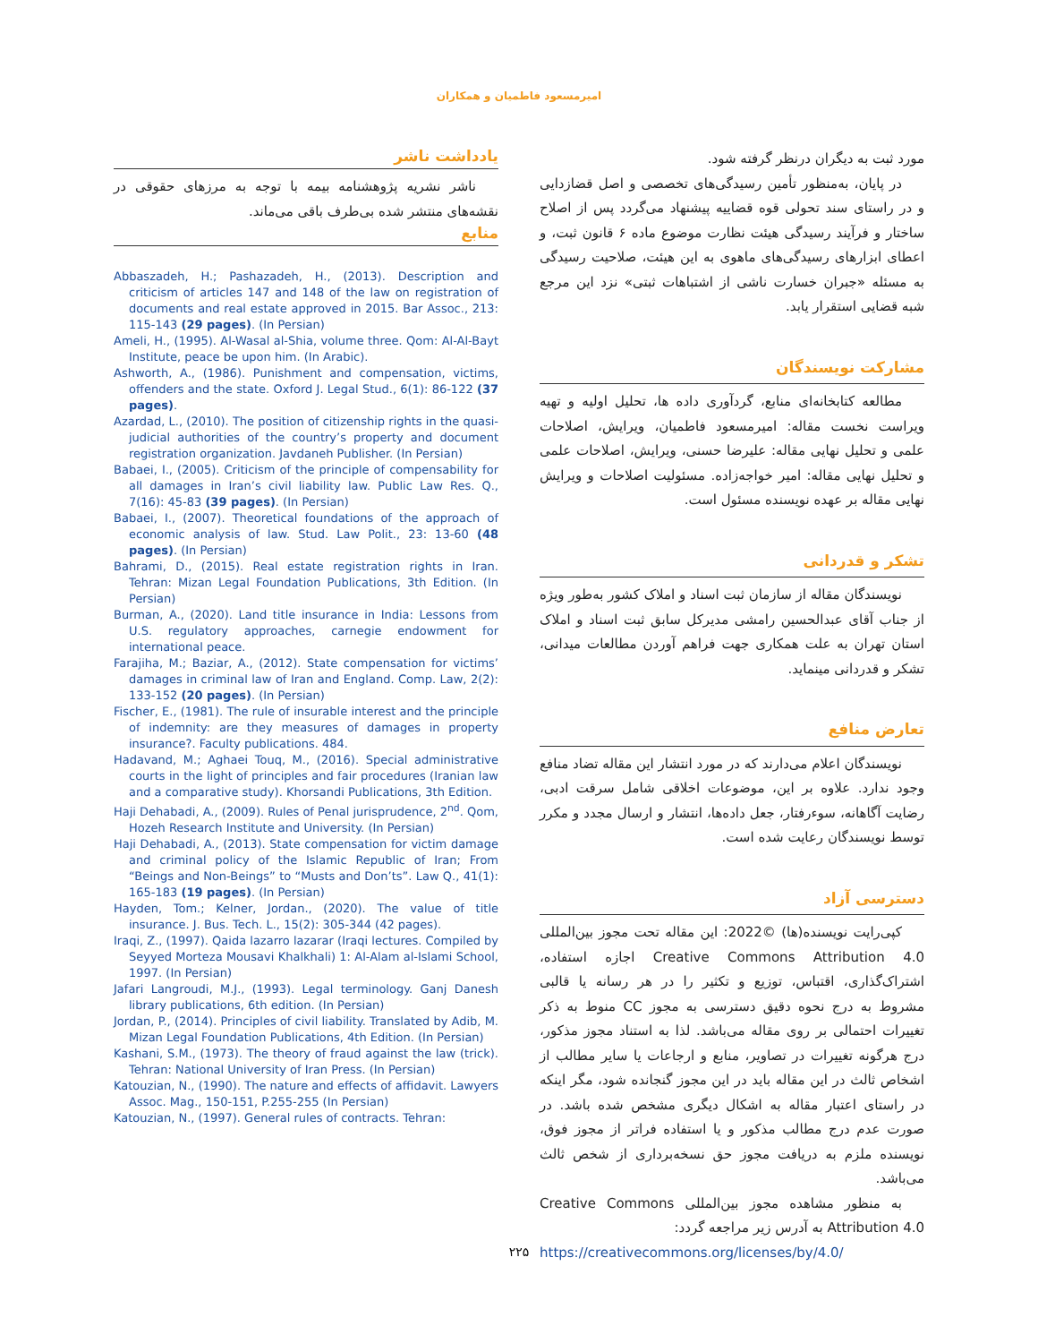امیرمسعود فاطمیان و همکاران
مورد ثبت به دیگران درنظر گرفته شود.
در پایان، به‌منظور تأمین رسیدگی‌های تخصصی و اصل قضازدایی و در راستای سند تحولی قوه قضاییه پیشنهاد می‌گردد پس از اصلاح ساختار و فرآیند رسیدگی هیئت نظارت موضوع ماده ۶ قانون ثبت، و اعطای ابزارهای رسیدگی‌های ماهوی به این هیئت، صلاحیت رسیدگی به مسئله «جبران خسارت ناشی از اشتباهات ثبتی» نزد این مرجع شبه قضایی استقرار یابد.
مشارکت نویسندگان
مطالعه کتابخانه‌ای منابع، گردآوری داده ها، تحلیل اولیه و تهیه ویراست نخست مقاله: امیرمسعود فاطمیان، ویرایش، اصلاحات علمی و تحلیل نهایی مقاله: علیرضا حسنی، ویرایش، اصلاحات علمی و تحلیل نهایی مقاله: امیر خواجه‌زاده. مسئولیت اصلاحات و ویرایش نهایی مقاله بر عهده نویسنده مسئول است.
تشکر و قدردانی
نویسندگان مقاله از سازمان ثبت اسناد و املاک کشور به‌طور ویژه از جناب آقای عبدالحسین رامشی مدیرکل سابق ثبت اسناد و املاک استان تهران به علت همکاری جهت فراهم آوردن مطالعات میدانی، تشکر و قدردانی مینماید.
تعارض منافع
نویسندگان اعلام می‌دارند که در مورد انتشار این مقاله تضاد منافع وجود ندارد. علاوه بر این، موضوعات اخلاقی شامل سرقت ادبی، رضایت آگاهانه، سوءرفتار، جعل داده‌ها، انتشار و ارسال مجدد و مکرر توسط نویسندگان رعایت شده است.
دسترسی آزاد
کپی‌رایت نویسنده(ها) ©2022: این مقاله تحت مجوز بین‌المللی Creative Commons Attribution 4.0 اجازه استفاده، اشتراک‌گذاری، اقتباس، توزیع و تکثیر را در هر رسانه یا قالبی مشروط به درج نحوه دقیق دسترسی به مجوز CC منوط به ذکر تغییرات احتمالی بر روی مقاله می‌باشد. لذا به استناد مجوز مذکور، درج هرگونه تغییرات در تصاویر، منابع و ارجاعات یا سایر مطالب از اشخاص ثالث در این مقاله باید در این مجوز گنجانده شود، مگر اینکه در راستای اعتبار مقاله به اشکال دیگری مشخص شده باشد. در صورت عدم درج مطالب مذکور و یا استفاده فراتر از مجوز فوق، نویسنده ملزم به دریافت مجوز حق نسخه‌برداری از شخص ثالث می‌باشد.
به منظور مشاهده مجوز بین‌المللی Creative Commons Attribution 4.0 به آدرس زیر مراجعه گردد:
https://creativecommons.org/licenses/by/4.0/
یادداشت ناشر
ناشر نشریه پژوهشنامه بیمه با توجه به مرزهای حقوقی در نقشه‌های منتشر شده بی‌طرف باقی می‌ماند.
منابع
Abbaszadeh, H.; Pashazadeh, H., (2013). Description and criticism of articles 147 and 148 of the law on registration of documents and real estate approved in 2015. Bar Assoc., 213: 115-143 (29 pages). (In Persian)
Ameli, H., (1995). Al-Wasal al-Shia, volume three. Qom: Al-Al-Bayt Institute, peace be upon him. (In Arabic).
Ashworth, A., (1986). Punishment and compensation, victims, offenders and the state. Oxford J. Legal Stud., 6(1): 86-122 (37 pages).
Azardad, L., (2010). The position of citizenship rights in the quasi-judicial authorities of the country’s property and document registration organization. Javdaneh Publisher. (In Persian)
Babaei, I., (2005). Criticism of the principle of compensability for all damages in Iran’s civil liability law. Public Law Res. Q., 7(16): 45-83 (39 pages). (In Persian)
Babaei, I., (2007). Theoretical foundations of the approach of economic analysis of law. Stud. Law Polit., 23: 13-60 (48 pages). (In Persian)
Bahrami, D., (2015). Real estate registration rights in Iran. Tehran: Mizan Legal Foundation Publications, 3th Edition. (In Persian)
Burman, A., (2020). Land title insurance in India: Lessons from U.S. regulatory approaches, carnegie endowment for international peace.
Farajiha, M.; Baziar, A., (2012). State compensation for victims’ damages in criminal law of Iran and England. Comp. Law, 2(2): 133-152 (20 pages). (In Persian)
Fischer, E., (1981). The rule of insurable interest and the principle of indemnity: are they measures of damages in property insurance?. Faculty publications. 484.
Hadavand, M.; Aghaei Touq, M., (2016). Special administrative courts in the light of principles and fair procedures (Iranian law and a comparative study). Khorsandi Publications, 3th Edition.
Haji Dehabadi, A., (2009). Rules of Penal jurisprudence, 2<sup>nd</sup>. Qom, Hozeh Research Institute and University. (In Persian)
Haji Dehabadi, A., (2013). State compensation for victim damage and criminal policy of the Islamic Republic of Iran; From “Beings and Non-Beings” to “Musts and Don’ts”. Law Q., 41(1): 165-183 (19 pages). (In Persian)
Hayden, Tom.; Kelner, Jordan., (2020). The value of title insurance. J. Bus. Tech. L., 15(2): 305-344 (42 pages).
Iraqi, Z., (1997). Qaida lazarro lazarar (Iraqi lectures. Compiled by Seyyed Morteza Mousavi Khalkhali) 1: Al-Alam al-Islami School, 1997. (In Persian)
Jafari Langroudi, M.J., (1993). Legal terminology. Ganj Danesh library publications, 6th edition. (In Persian)
Jordan, P., (2014). Principles of civil liability. Translated by Adib, M. Mizan Legal Foundation Publications, 4th Edition. (In Persian)
Kashani, S.M., (1973). The theory of fraud against the law (trick). Tehran: National University of Iran Press. (In Persian)
Katouzian, N., (1990). The nature and effects of affidavit. Lawyers Assoc. Mag., 150-151, P.255-255 (In Persian)
Katouzian, N., (1997). General rules of contracts. Tehran:
۲۲۵